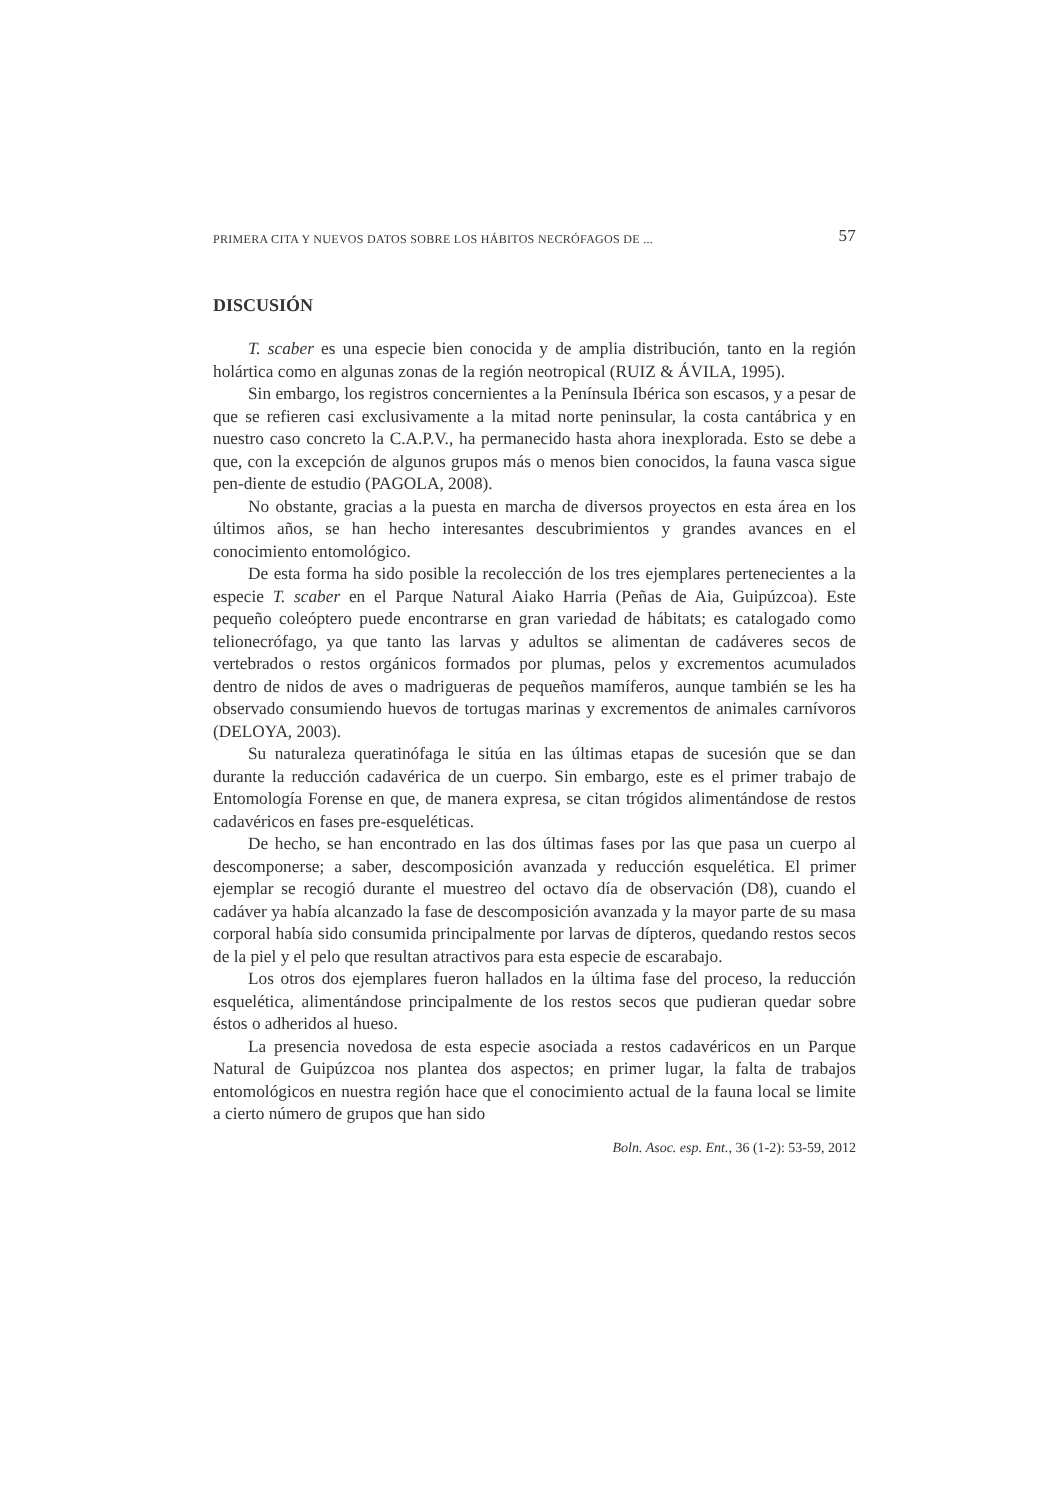PRIMERA CITA Y NUEVOS DATOS SOBRE LOS HÁBITOS NECRÓFAGOS DE ... 57
DISCUSIÓN
T. scaber es una especie bien conocida y de amplia distribución, tanto en la región holártica como en algunas zonas de la región neotropical (RUIZ & ÁVILA, 1995).
Sin embargo, los registros concernientes a la Península Ibérica son escasos, y a pesar de que se refieren casi exclusivamente a la mitad norte peninsular, la costa cantábrica y en nuestro caso concreto la C.A.P.V., ha permanecido hasta ahora inexplorada. Esto se debe a que, con la excepción de algunos grupos más o menos bien conocidos, la fauna vasca sigue pen-diente de estudio (PAGOLA, 2008).
No obstante, gracias a la puesta en marcha de diversos proyectos en esta área en los últimos años, se han hecho interesantes descubrimientos y grandes avances en el conocimiento entomológico.
De esta forma ha sido posible la recolección de los tres ejemplares pertenecientes a la especie T. scaber en el Parque Natural Aiako Harria (Peñas de Aia, Guipúzcoa). Este pequeño coleóptero puede encontrarse en gran variedad de hábitats; es catalogado como telionecrófago, ya que tanto las larvas y adultos se alimentan de cadáveres secos de vertebrados o restos orgánicos formados por plumas, pelos y excrementos acumulados dentro de nidos de aves o madrigueras de pequeños mamíferos, aunque también se les ha observado consumiendo huevos de tortugas marinas y excrementos de animales carnívoros (DELOYA, 2003).
Su naturaleza queratinófaga le sitúa en las últimas etapas de sucesión que se dan durante la reducción cadavérica de un cuerpo. Sin embargo, este es el primer trabajo de Entomología Forense en que, de manera expresa, se citan trógidos alimentándose de restos cadavéricos en fases pre-esqueléticas.
De hecho, se han encontrado en las dos últimas fases por las que pasa un cuerpo al descomponerse; a saber, descomposición avanzada y reducción esquelética. El primer ejemplar se recogió durante el muestreo del octavo día de observación (D8), cuando el cadáver ya había alcanzado la fase de descomposición avanzada y la mayor parte de su masa corporal había sido consumida principalmente por larvas de dípteros, quedando restos secos de la piel y el pelo que resultan atractivos para esta especie de escarabajo.
Los otros dos ejemplares fueron hallados en la última fase del proceso, la reducción esquelética, alimentándose principalmente de los restos secos que pudieran quedar sobre éstos o adheridos al hueso.
La presencia novedosa de esta especie asociada a restos cadavéricos en un Parque Natural de Guipúzcoa nos plantea dos aspectos; en primer lugar, la falta de trabajos entomológicos en nuestra región hace que el conocimiento actual de la fauna local se limite a cierto número de grupos que han sido
Boln. Asoc. esp. Ent., 36 (1-2): 53-59, 2012